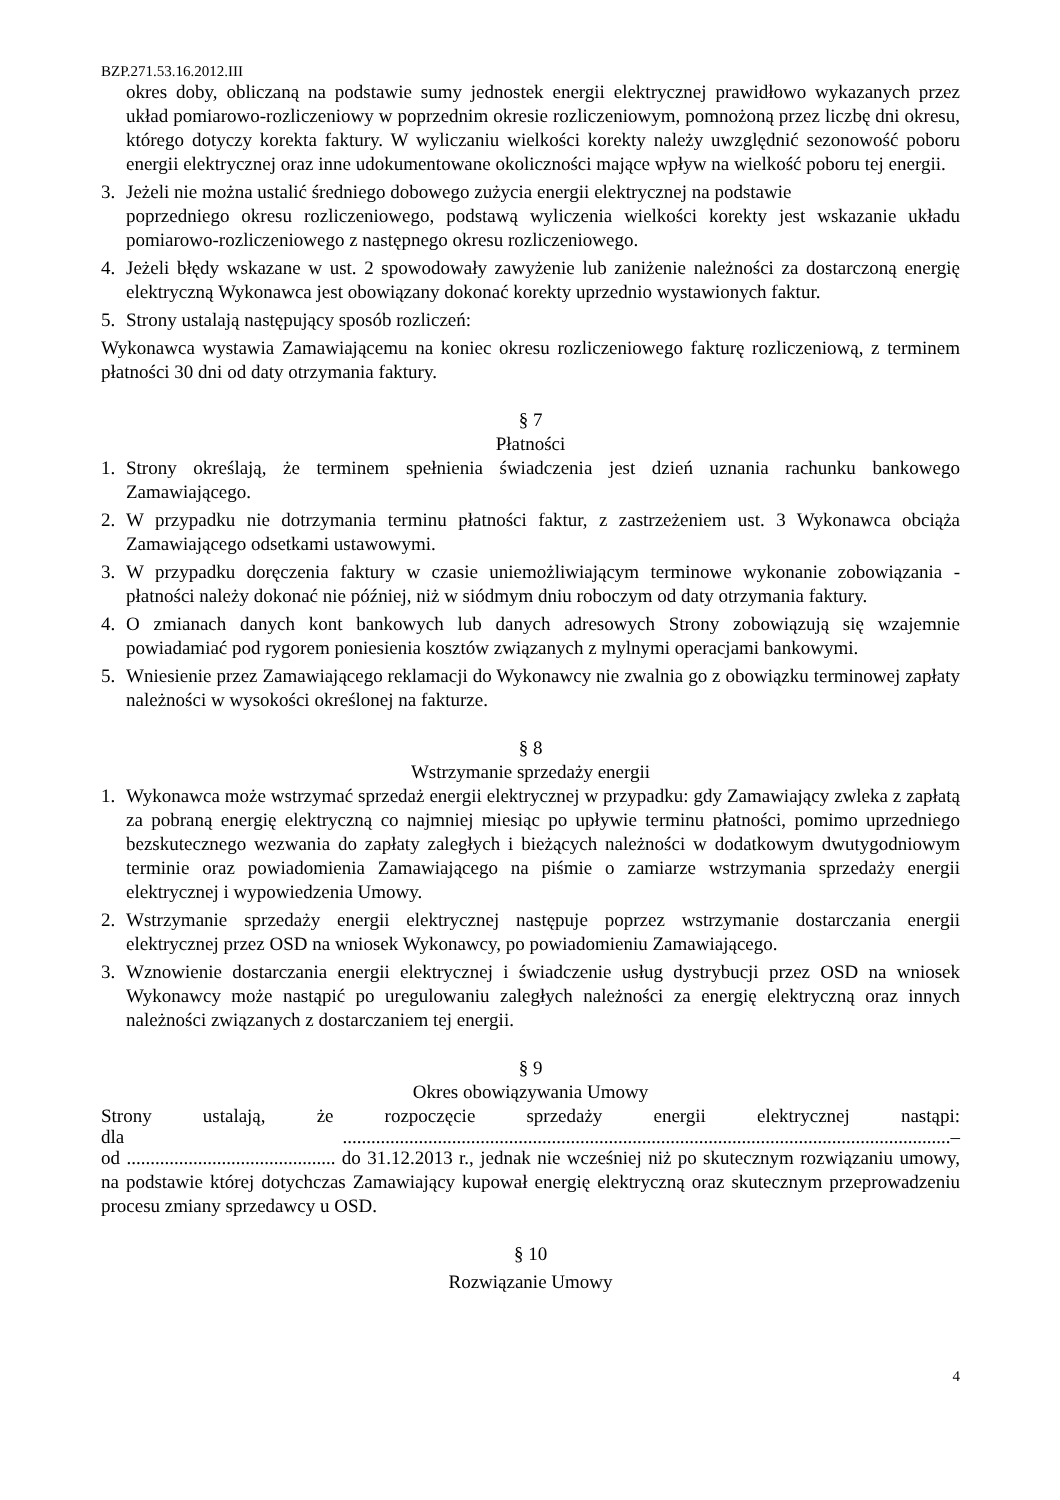BZP.271.53.16.2012.III
okres doby, obliczaną na podstawie sumy jednostek energii elektrycznej prawidłowo wykazanych przez układ pomiarowo-rozliczeniowy w poprzednim okresie rozliczeniowym, pomnożoną przez liczbę dni okresu, którego dotyczy korekta faktury. W wyliczaniu wielkości korekty należy uwzględnić sezonowość poboru energii elektrycznej oraz inne udokumentowane okoliczności mające wpływ na wielkość poboru tej energii.
3. Jeżeli nie można ustalić średniego dobowego zużycia energii elektrycznej na podstawie
poprzedniego okresu rozliczeniowego, podstawą wyliczenia wielkości korekty jest wskazanie układu pomiarowo-rozliczeniowego z następnego okresu rozliczeniowego.
4. Jeżeli błędy wskazane w ust. 2 spowodowały zawyżenie lub zaniżenie należności za dostarczoną energię elektryczną Wykonawca jest obowiązany dokonać korekty uprzednio wystawionych faktur.
5. Strony ustalają następujący sposób rozliczeń:
Wykonawca wystawia Zamawiającemu na koniec okresu rozliczeniowego fakturę rozliczeniową, z terminem płatności 30 dni od daty otrzymania faktury.
§ 7
Płatności
1. Strony określają, że terminem spełnienia świadczenia jest dzień uznania rachunku bankowego Zamawiającego.
2. W przypadku nie dotrzymania terminu płatności faktur, z zastrzeżeniem ust. 3 Wykonawca obciąża Zamawiającego odsetkami ustawowymi.
3. W przypadku doręczenia faktury w czasie uniemożliwiającym terminowe wykonanie zobowiązania - płatności należy dokonać nie później, niż w siódmym dniu roboczym od daty otrzymania faktury.
4. O zmianach danych kont bankowych lub danych adresowych Strony zobowiązują się wzajemnie powiadamiać pod rygorem poniesienia kosztów związanych z mylnymi operacjami bankowymi.
5. Wniesienie przez Zamawiającego reklamacji do Wykonawcy nie zwalnia go z obowiązku terminowej zapłaty należności w wysokości określonej na fakturze.
§ 8
Wstrzymanie sprzedaży energii
1. Wykonawca może wstrzymać sprzedaż energii elektrycznej w przypadku: gdy Zamawiający zwleka z zapłatą za pobraną energię elektryczną co najmniej miesiąc po upływie terminu płatności, pomimo uprzedniego bezskutecznego wezwania do zapłaty zaległych i bieżących należności w dodatkowym dwutygodniowym terminie oraz powiadomienia Zamawiającego na piśmie o zamiarze wstrzymania sprzedaży energii elektrycznej i wypowiedzenia Umowy.
2. Wstrzymanie sprzedaży energii elektrycznej następuje poprzez wstrzymanie dostarczania energii elektrycznej przez OSD na wniosek Wykonawcy, po powiadomieniu Zamawiającego.
3. Wznowienie dostarczania energii elektrycznej i świadczenie usług dystrybucji przez OSD na wniosek Wykonawcy może nastąpić po uregulowaniu zaległych należności za energię elektryczną oraz innych należności związanych z dostarczaniem tej energii.
§ 9
Okres obowiązywania Umowy
Strony ustalają, że rozpoczęcie sprzedaży energii elektrycznej nastąpi:
dla ................................................................................................................................–
od ............................................ do 31.12.2013 r., jednak nie wcześniej niż po skutecznym rozwiązaniu umowy, na podstawie której dotychczas Zamawiający kupował energię elektryczną oraz skutecznym przeprowadzeniu procesu zmiany sprzedawcy u OSD.
§ 10
Rozwiązanie Umowy
4